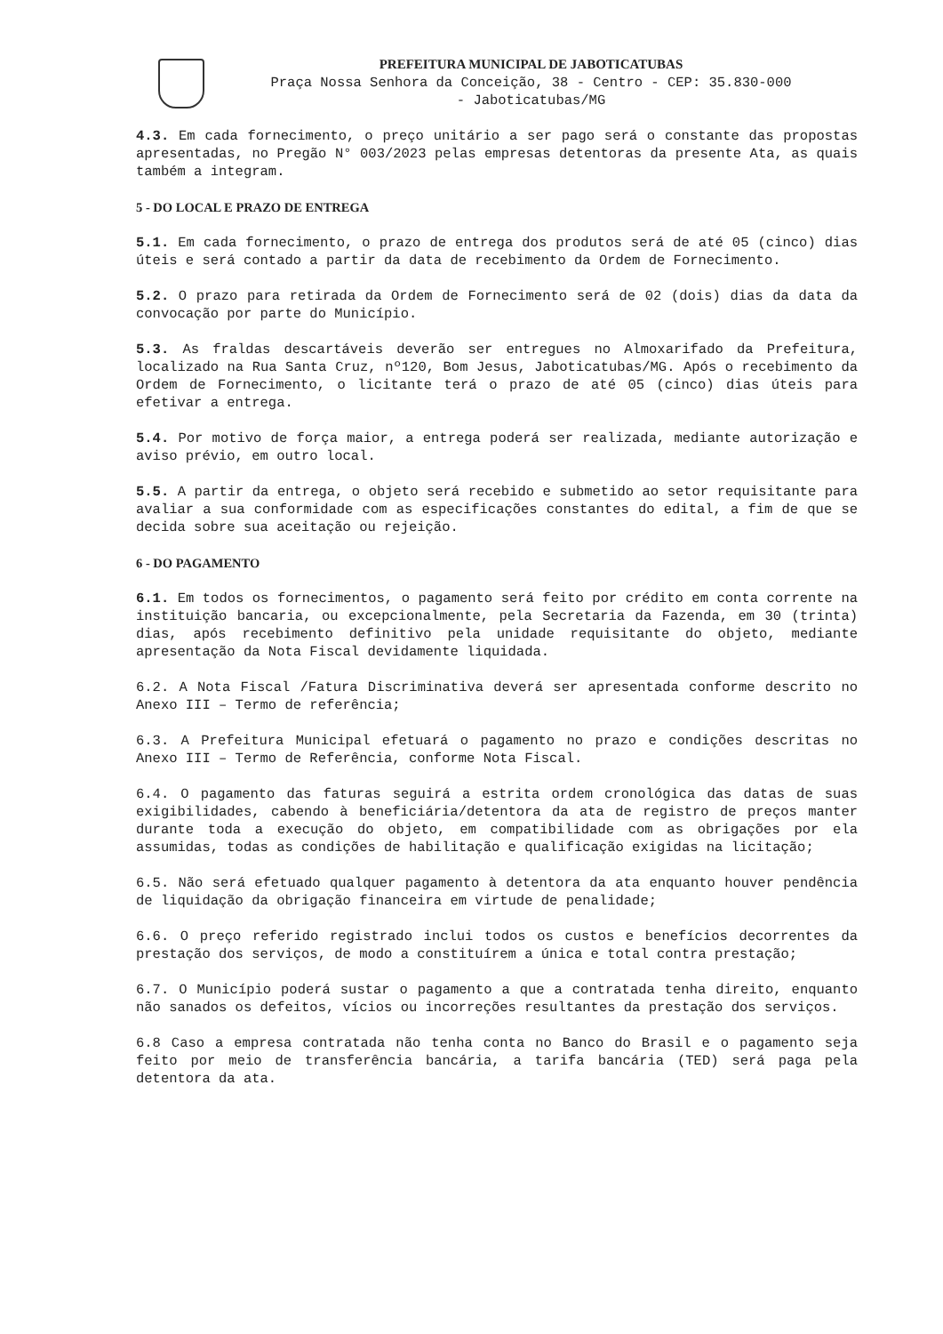PREFEITURA MUNICIPAL DE JABOTICATUBAS
Praça Nossa Senhora da Conceição, 38 - Centro - CEP: 35.830-000
- Jaboticatubas/MG
4.3. Em cada fornecimento, o preço unitário a ser pago será o constante das propostas apresentadas, no Pregão N° 003/2023 pelas empresas detentoras da presente Ata, as quais também a integram.
5 - DO LOCAL E PRAZO DE ENTREGA
5.1. Em cada fornecimento, o prazo de entrega dos produtos será de até 05 (cinco) dias úteis e será contado a partir da data de recebimento da Ordem de Fornecimento.
5.2. O prazo para retirada da Ordem de Fornecimento será de 02 (dois) dias da data da convocação por parte do Município.
5.3. As fraldas descartáveis deverão ser entregues no Almoxarifado da Prefeitura, localizado na Rua Santa Cruz, nº120, Bom Jesus, Jaboticatubas/MG. Após o recebimento da Ordem de Fornecimento, o licitante terá o prazo de até 05 (cinco) dias úteis para efetivar a entrega.
5.4. Por motivo de força maior, a entrega poderá ser realizada, mediante autorização e aviso prévio, em outro local.
5.5. A partir da entrega, o objeto será recebido e submetido ao setor requisitante para avaliar a sua conformidade com as especificações constantes do edital, a fim de que se decida sobre sua aceitação ou rejeição.
6 - DO PAGAMENTO
6.1. Em todos os fornecimentos, o pagamento será feito por crédito em conta corrente na instituição bancaria, ou excepcionalmente, pela Secretaria da Fazenda, em 30 (trinta) dias, após recebimento definitivo pela unidade requisitante do objeto, mediante apresentação da Nota Fiscal devidamente liquidada.
6.2. A Nota Fiscal /Fatura Discriminativa deverá ser apresentada conforme descrito no Anexo III – Termo de referência;
6.3. A Prefeitura Municipal efetuará o pagamento no prazo e condições descritas no Anexo III – Termo de Referência, conforme Nota Fiscal.
6.4. O pagamento das faturas seguirá a estrita ordem cronológica das datas de suas exigibilidades, cabendo à beneficiária/detentora da ata de registro de preços manter durante toda a execução do objeto, em compatibilidade com as obrigações por ela assumidas, todas as condições de habilitação e qualificação exigidas na licitação;
6.5. Não será efetuado qualquer pagamento à detentora da ata enquanto houver pendência de liquidação da obrigação financeira em virtude de penalidade;
6.6. O preço referido registrado inclui todos os custos e benefícios decorrentes da prestação dos serviços, de modo a constituírem a única e total contra prestação;
6.7. O Município poderá sustar o pagamento a que a contratada tenha direito, enquanto não sanados os defeitos, vícios ou incorreções resultantes da prestação dos serviços.
6.8 Caso a empresa contratada não tenha conta no Banco do Brasil e o pagamento seja feito por meio de transferência bancária, a tarifa bancária (TED) será paga pela detentora da ata.